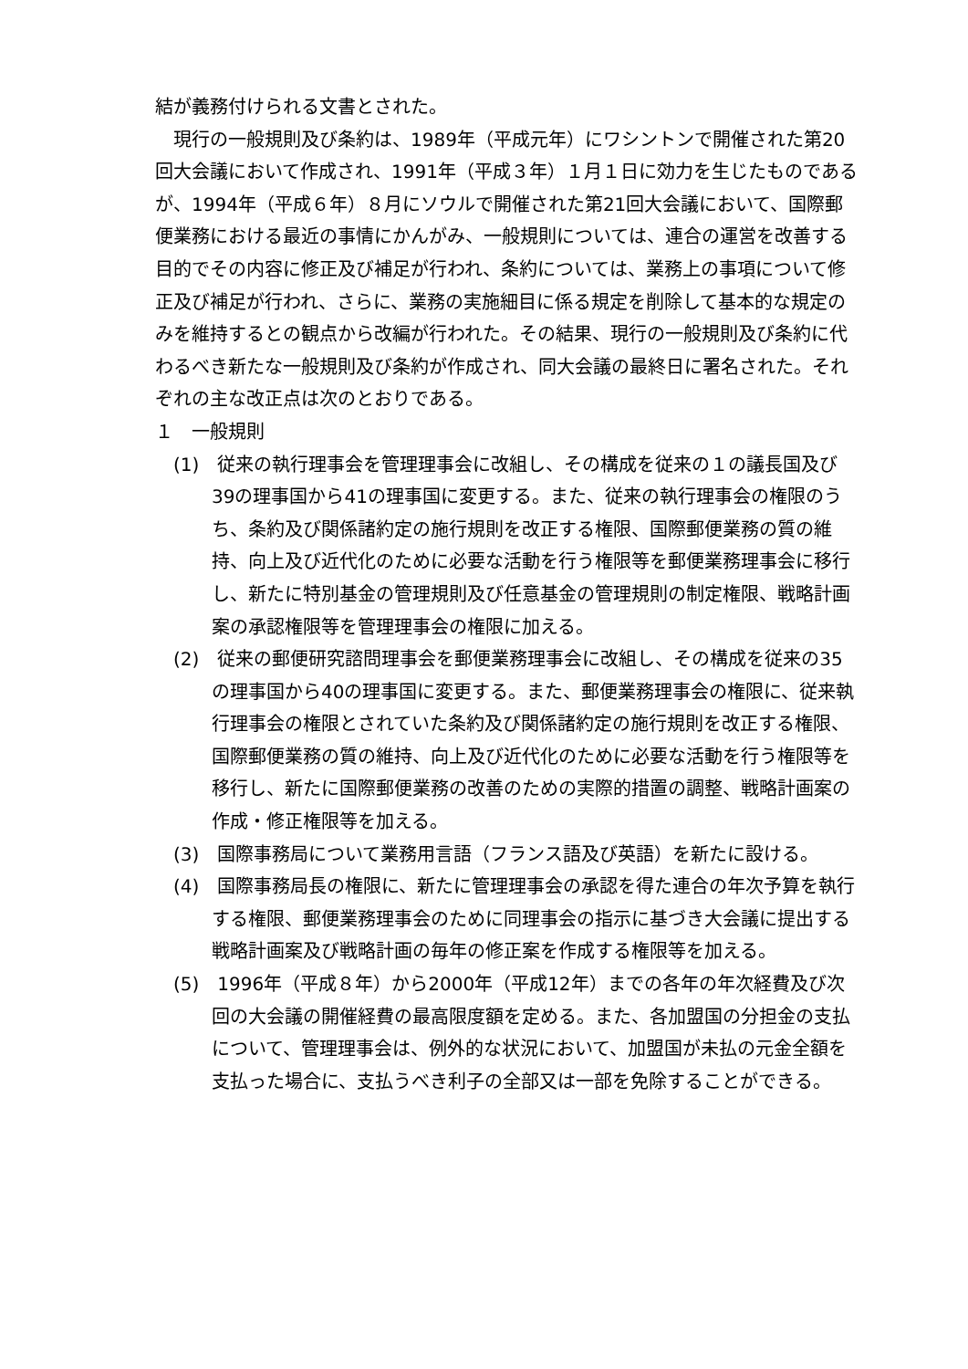結が義務付けられる文書とされた。
現行の一般規則及び条約は、1989年（平成元年）にワシントンで開催された第20回大会議において作成され、1991年（平成３年）１月１日に効力を生じたものであるが、1994年（平成６年）８月にソウルで開催された第21回大会議において、国際郵便業務における最近の事情にかんがみ、一般規則については、連合の運営を改善する目的でその内容に修正及び補足が行われ、条約については、業務上の事項について修正及び補足が行われ、さらに、業務の実施細目に係る規定を削除して基本的な規定のみを維持するとの観点から改編が行われた。その結果、現行の一般規則及び条約に代わるべき新たな一般規則及び条約が作成され、同大会議の最終日に署名された。それぞれの主な改正点は次のとおりである。
１　一般規則
(1)　従来の執行理事会を管理理事会に改組し、その構成を従来の１の議長国及び39の理事国から41の理事国に変更する。また、従来の執行理事会の権限のうち、条約及び関係諸約定の施行規則を改正する権限、国際郵便業務の質の維持、向上及び近代化のために必要な活動を行う権限等を郵便業務理事会に移行し、新たに特別基金の管理規則及び任意基金の管理規則の制定権限、戦略計画案の承認権限等を管理理事会の権限に加える。
(2)　従来の郵便研究諮問理事会を郵便業務理事会に改組し、その構成を従来の35の理事国から40の理事国に変更する。また、郵便業務理事会の権限に、従来執行理事会の権限とされていた条約及び関係諸約定の施行規則を改正する権限、国際郵便業務の質の維持、向上及び近代化のために必要な活動を行う権限等を移行し、新たに国際郵便業務の改善のための実際的措置の調整、戦略計画案の作成・修正権限等を加える。
(3)　国際事務局について業務用言語（フランス語及び英語）を新たに設ける。
(4)　国際事務局長の権限に、新たに管理理事会の承認を得た連合の年次予算を執行する権限、郵便業務理事会のために同理事会の指示に基づき大会議に提出する戦略計画案及び戦略計画の毎年の修正案を作成する権限等を加える。
(5)　1996年（平成８年）から2000年（平成12年）までの各年の年次経費及び次回の大会議の開催経費の最高限度額を定める。また、各加盟国の分担金の支払について、管理理事会は、例外的な状況において、加盟国が未払の元金全額を支払った場合に、支払うべき利子の全部又は一部を免除することができる。